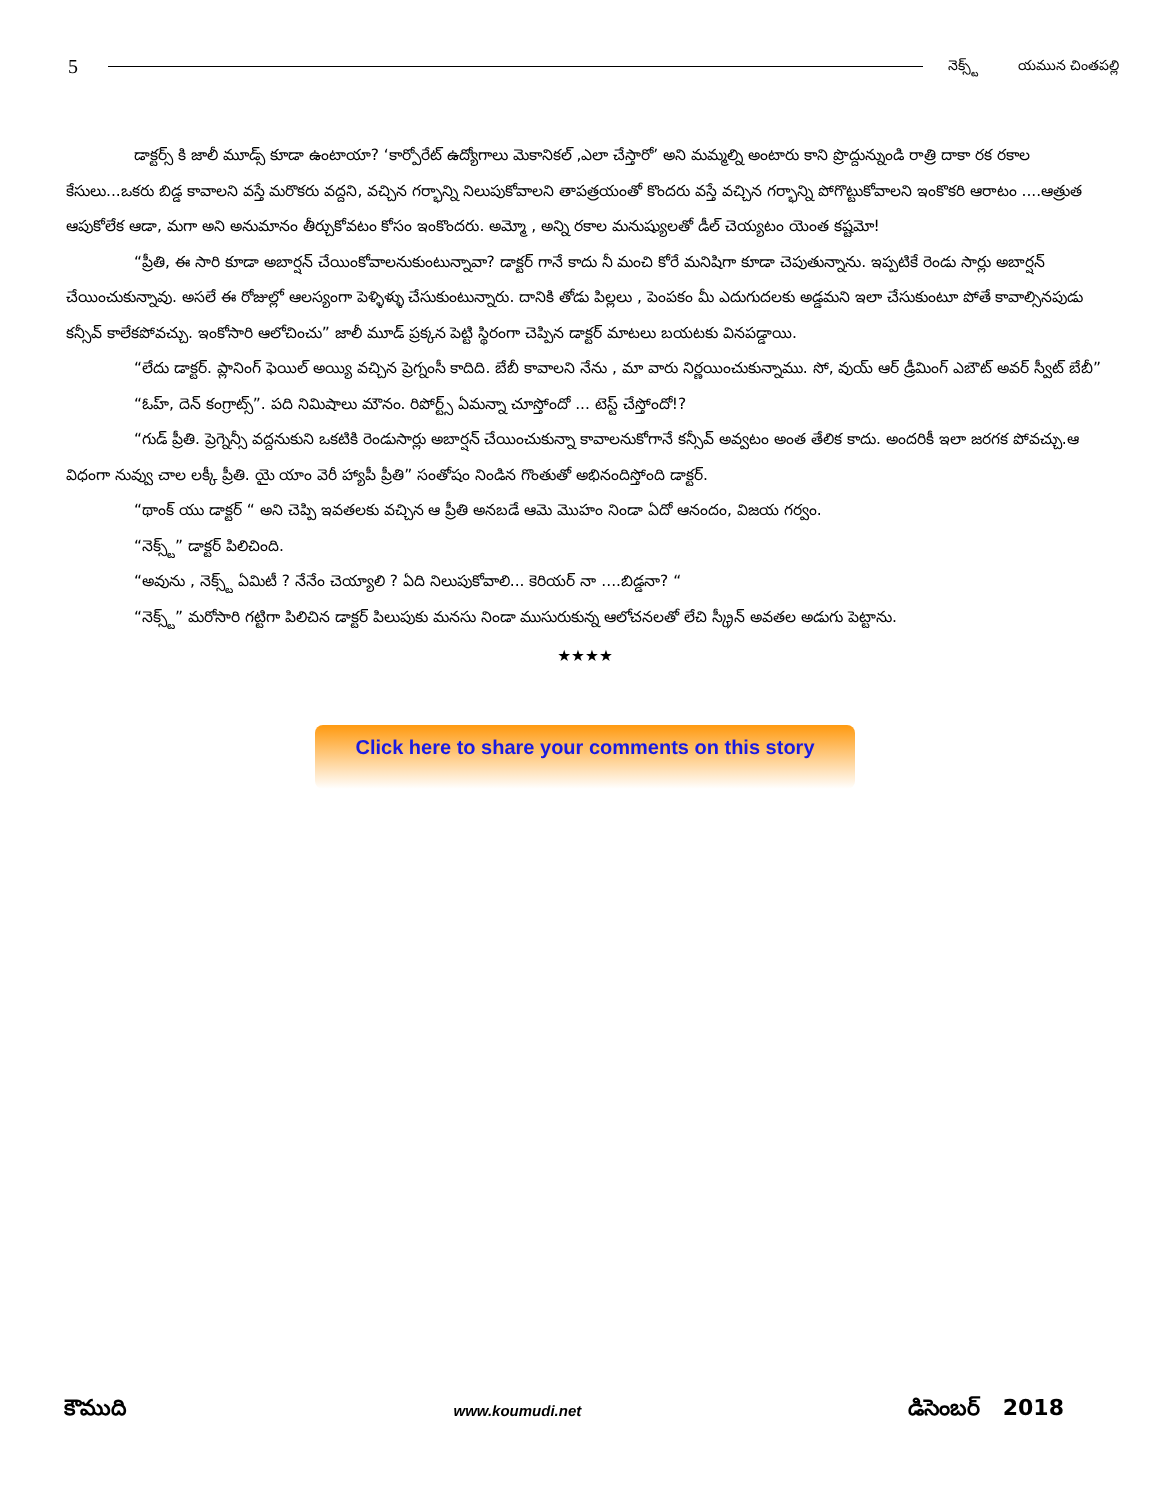5
నెక్స్ట్ యమున చింతపల్లి
డాక్టర్స్ కి జాలీ మూడ్స్ కూడా ఉంటాయా? ‘కార్పోరేట్ ఉద్యోగాలు మెకానికల్ ,ఎలా చేస్తారో’ అని మమ్మల్ని అంటారు కాని ప్రొద్దున్నుండి రాత్రి దాకా రక రకాల కేసులు...ఒకరు బిడ్డ కావాలని వస్తే మరొకరు వద్దని, వచ్చిన గర్భాన్ని నిలుపుకోవాలని తాపత్రయంతో కొందరు వస్తే వచ్చిన గర్భాన్ని పోగొట్టుకోవాలని ఇంకొకరి ఆరాటం ....ఆత్రుత ఆపుకోలేక ఆడా, మగా అని అనుమానం తీర్చుకోవటం కోసం ఇంకొందరు. అమ్మో , అన్ని రకాల మనుష్యులతో డీల్ చెయ్యటం యెంత కష్టమో!
“ప్రీతి, ఈ సారి కూడా అబార్షన్ చేయింకోవాలనుకుంటున్నావా? డాక్టర్ గానే కాదు నీ మంచి కోరే మనిషిగా కూడా చెపుతున్నాను. ఇప్పటికే రెండు సార్లు అబార్షన్ చేయించుకున్నావు. అసలే ఈ రోజుల్లో ఆలస్యంగా పెళ్ళిళ్ళు చేసుకుంటున్నారు. దానికి తోడు పిల్లలు , పెంపకం మీ ఎదుగుదలకు అడ్డమని ఇలా చేసుకుంటూ పోతే కావాల్సినపుడు కన్సీవ్ కాలేకపోవచ్చు. ఇంకోసారి ఆలోచించు” జాలీ మూడ్ ప్రక్కన పెట్టి స్థిరంగా చెప్పిన డాక్టర్ మాటలు బయటకు వినపడ్డాయి.
“లేదు డాక్టర్. ప్లానింగ్ ఫెయిల్ అయ్యి వచ్చిన ప్రెగ్నంసీ కాదిది. బేబీ కావాలని నేను , మా వారు నిర్ణయించుకున్నాము. సో, వుయ్ ఆర్ డ్రీమింగ్ ఎబౌట్ అవర్ స్వీట్ బేబీ”
“ఓహ్, దెన్ కంగ్రాట్స్”. పది నిమిషాలు మౌనం. రిపోర్ట్స్ ఏమన్నా చూస్తోందో ... టెస్ట్ చేస్తోందో!?
“గుడ్ ప్రీతి. ప్రెగ్నెన్సీ వద్దనుకుని ఒకటికి రెండుసార్లు అబార్షన్ చేయించుకున్నా కావాలనుకోగానే కన్సీవ్ అవ్వటం అంత తేలిక కాదు. అందరికీ ఇలా జరగక పోవచ్చు.ఆ విధంగా నువ్వు చాల లక్కీ ప్రీతి. యై యాం వెరీ హ్యాపీ ప్రీతి” సంతోషం నిండిన గొంతుతో అభినందిస్తోంది డాక్టర్.
“థాంక్ యు డాక్టర్ “ అని చెప్పి ఇవతలకు వచ్చిన ఆ ప్రీతి అనబడే ఆమె మొహం నిండా ఏదో ఆనందం, విజయ గర్వం.
“నెక్స్ట్” డాక్టర్ పిలిచింది.
“అవును , నెక్స్ట్ ఏమిటీ ? నేనేం చెయ్యాలి ? ఏది నిలుపుకోవాలి... కెరియర్ నా ....బిడ్డనా? “
“నెక్స్ట్” మరోసారి గట్టిగా పిలిచిన డాక్టర్ పిలుపుకు మనసు నిండా ముసురుకున్న ఆలోచనలతో లేచి స్క్రీన్ అవతల అడుగు పెట్టాను.
★★★★
Click here to share your comments on this story
కౌముది www.koumudi.net డిసెంబర్ 2018